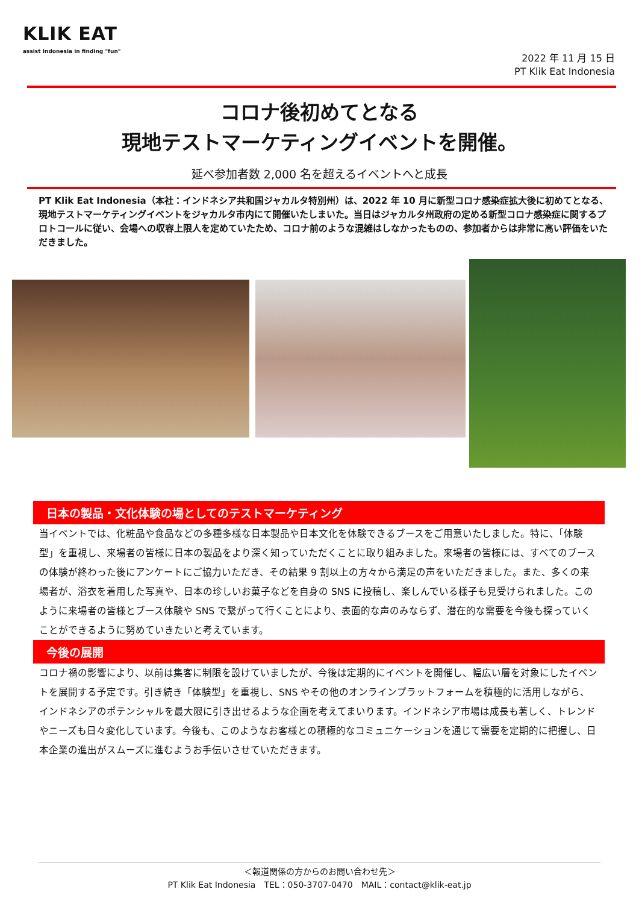KLIK EAT
assist Indonesia in finding "fun"
2022 年 11 月 15 日
PT Klik Eat Indonesia
コロナ後初めてとなる
現地テストマーケティングイベントを開催。
延べ参加者数 2,000 名を超えるイベントへと成長
PT Klik Eat Indonesia（本社：インドネシア共和国ジャカルタ特別州）は、2022 年 10 月に新型コロナ感染症拡大後に初めてとなる、現地テストマーケティングイベントをジャカルタ市内にて開催いたしまいた。当日はジャカルタ州政府の定める新型コロナ感染症に関するプロトコールに従い、会場への収容上限人を定めていたため、コロナ前のような混雑はしなかったものの、参加者からは非常に高い評価をいただきました。
日本の製品・文化体験の場としてのテストマーケティング
当イベントでは、化粧品や食品などの多種多様な日本製品や日本文化を体験できるブースをご用意いたしました。特に、「体験型」を重視し、来場者の皆様に日本の製品をより深く知っていただくことに取り組みました。来場者の皆様には、すべてのブースの体験が終わった後にアンケートにご協力いただき、その結果 9 割以上の方々から満足の声をいただきました。また、多くの来場者が、浴衣を着用した写真や、日本の珍しいお菓子などを自身の SNS に投稿し、楽しんでいる様子も見受けられました。このように来場者の皆様とブース体験や SNS で繋がって行くことにより、表面的な声のみならず、潜在的な需要を今後も探っていくことができるように努めていきたいと考えています。
今後の展開
コロナ禍の影響により、以前は集客に制限を設けていましたが、今後は定期的にイベントを開催し、幅広い層を対象にしたイベントを展開する予定です。引き続き「体験型」を重視し、SNS やその他のオンラインプラットフォームを積極的に活用しながら、インドネシアのポテンシャルを最大限に引き出せるような企画を考えてまいります。インドネシア市場は成長も著しく、トレンドやニーズも日々変化しています。今後も、このようなお客様との積極的なコミュニケーションを通じて需要を定期的に把握し、日本企業の進出がスムーズに進むようお手伝いさせていただきます。
＜報道関係の方からのお問い合わせ先＞
PT Klik Eat Indonesia　TEL：050-3707-0470　MAIL：contact@klik-eat.jp